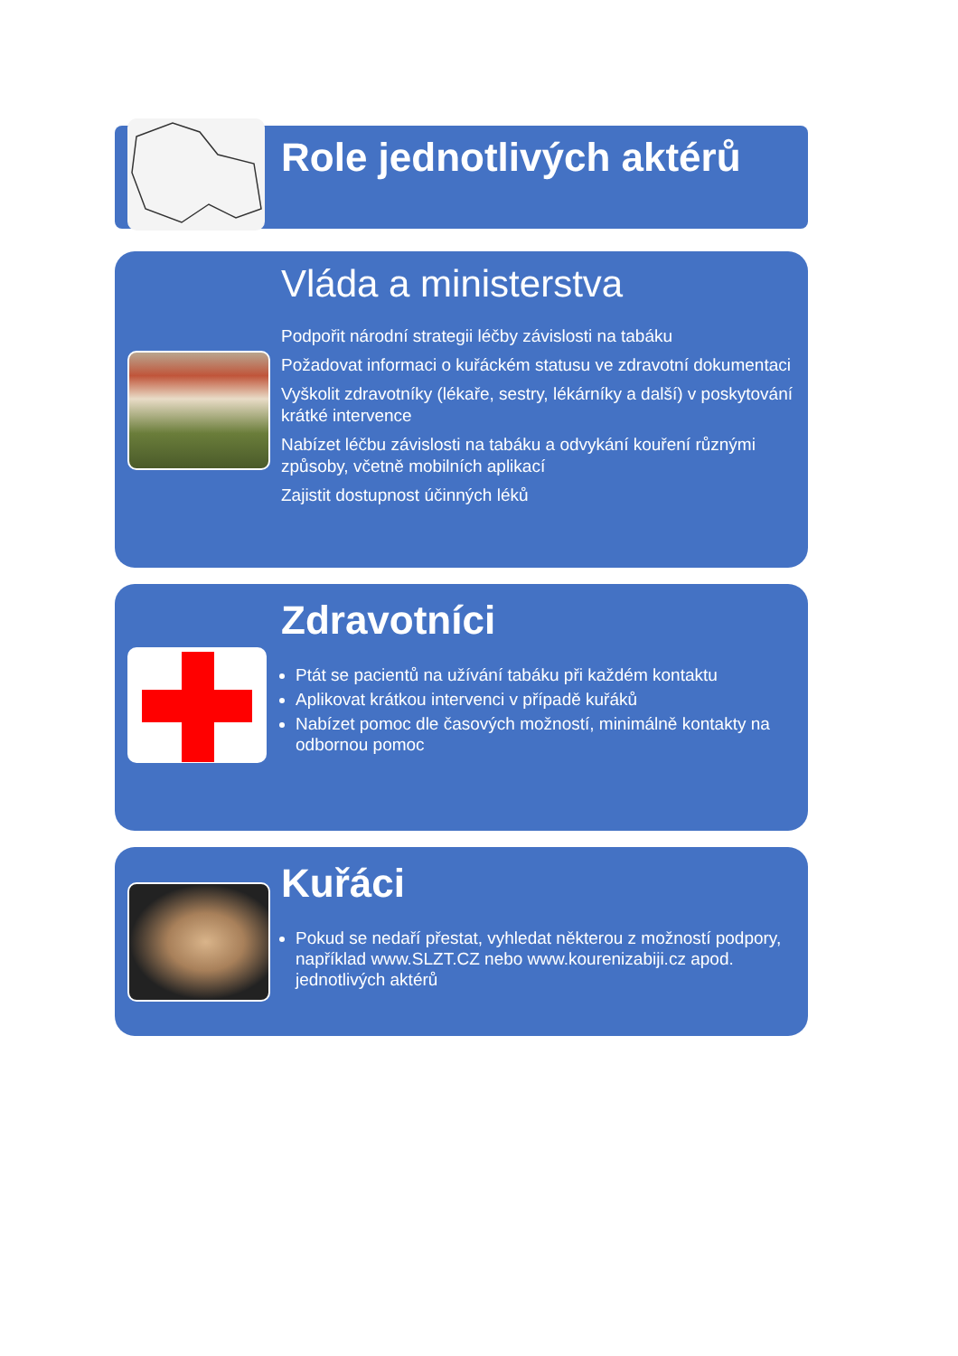Role jednotlivých aktérů
Vláda a ministerstva
Podpořit národní strategii léčby závislosti na tabáku
Požadovat informaci o kuřáckém statusu ve zdravotní dokumentaci
Vyškolit zdravotníky (lékaře, sestry, lékárníky a další) v poskytování krátké intervence
Nabízet léčbu závislosti na tabáku a odvykání kouření různými způsoby, včetně mobilních aplikací
Zajistit dostupnost účinných léků
Zdravotníci
Ptát se pacientů na užívání tabáku při každém kontaktu
Aplikovat krátkou intervenci v případě kuřáků
Nabízet pomoc dle časových možností, minimálně kontakty na odbornou pomoc
Kuřáci
Pokud se nedaří přestat, vyhledat některou z možností podpory, například www.SLZT.CZ nebo www.kourenizabiji.cz apod. jednotlivých aktérů